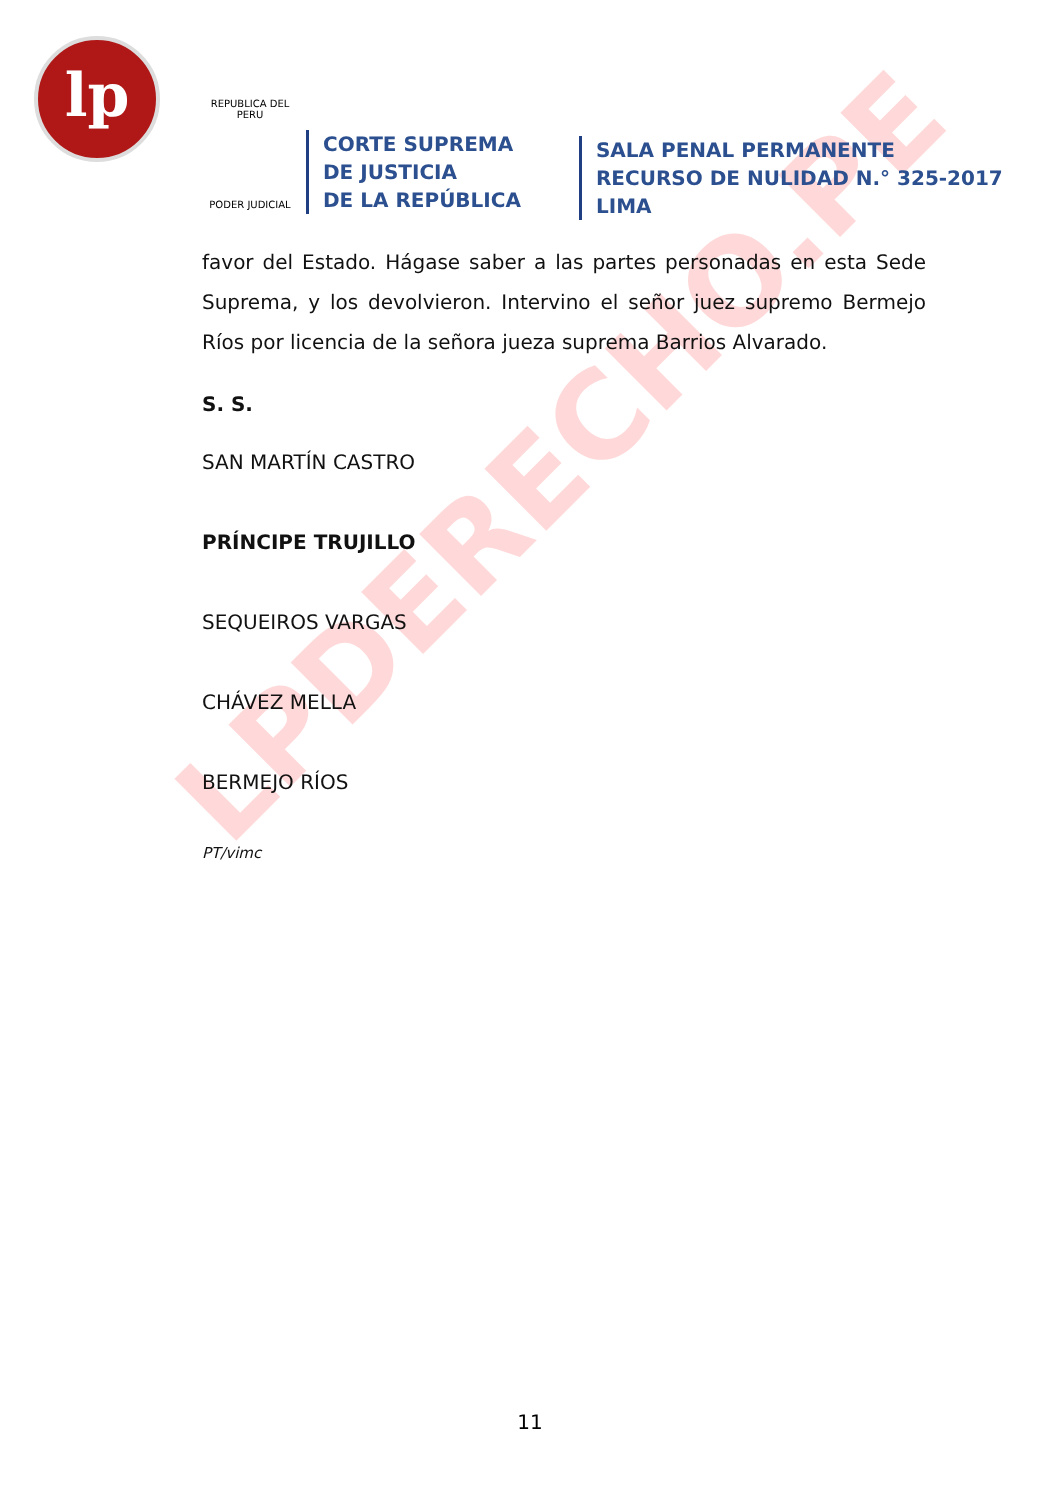lp
LPDERECHO.PE
REPUBLICA DEL PERU
PODER JUDICIAL
CORTE SUPREMA
DE JUSTICIA
DE LA REPÚBLICA
SALA PENAL PERMANENTE
RECURSO DE NULIDAD N.° 325-2017
LIMA
favor del Estado. Hágase saber a las partes personadas en esta Sede Suprema, y los devolvieron. Intervino el señor juez supremo Bermejo Ríos por licencia de la señora jueza suprema Barrios Alvarado.
S. S.
SAN MARTÍN CASTRO
PRÍNCIPE TRUJILLO
SEQUEIROS VARGAS
CHÁVEZ MELLA
BERMEJO RÍOS
PT/vimc
11